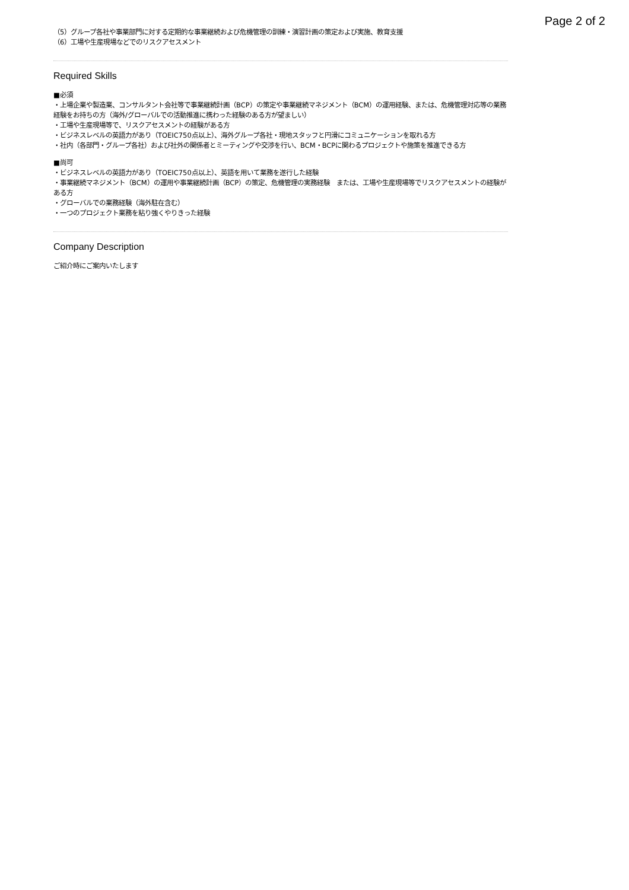Page 2 of 2
（5）グループ各社や事業部門に対する定期的な事業継続および危機管理の訓練・演習計画の策定および実施、教育支援
（6）工場や生産現場などでのリスクアセスメント
Required Skills
■必須
・上場企業や製造業、コンサルタント会社等で事業継続計画（BCP）の策定や事業継続マネジメント（BCM）の運用経験、または、危機管理対応等の業務経験をお持ちの方（海外/グローバルでの活動推進に携わった経験のある方が望ましい）
・工場や生産現場等で、リスクアセスメントの経験がある方
・ビジネスレベルの英語力があり（TOEIC750点以上）、海外グループ各社・現地スタッフと円滑にコミュニケーションを取れる方
・社内（各部門・グループ各社）および社外の関係者とミーティングや交渉を行い、BCM・BCPに関わるプロジェクトや施策を推進できる方
■尚可
・ビジネスレベルの英語力があり（TOEIC750点以上）、英語を用いて業務を遂行した経験
・事業継続マネジメント（BCM）の運用や事業継続計画（BCP）の策定、危機管理の実務経験　または、工場や生産現場等でリスクアセスメントの経験がある方
・グローバルでの業務経験（海外駐在含む）
・一つのプロジェクト業務を粘り強くやりきった経験
Company Description
ご紹介時にご案内いたします